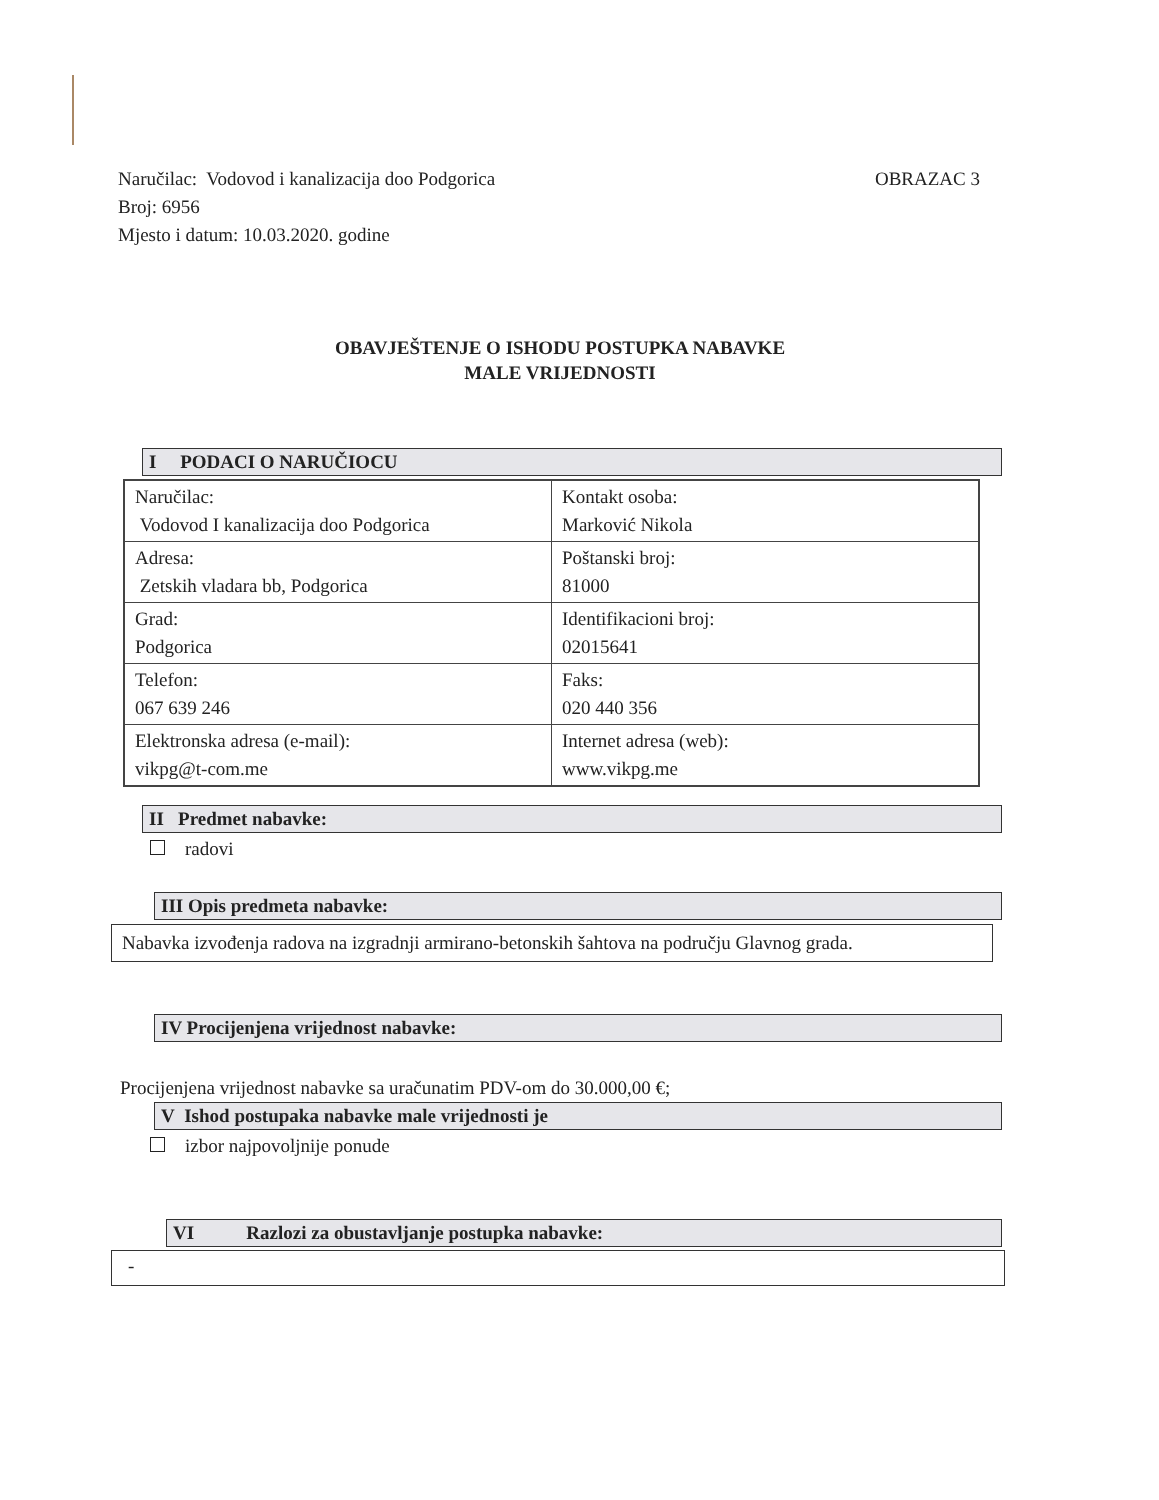OBRAZAC 3 Naručilac: Vodovod i kanalizacija doo Podgorica
Broj: 6956
Mjesto i datum: 10.03.2020. godine
OBAVJEŠTENJE O ISHODU POSTUPKA NABAVKE
MALE VRIJEDNOSTI
I PODACI O NARUČIOCU
| Naručilac: Vodovod I kanalizacija doo Podgorica | Kontakt osoba: Marković Nikola |
| Adresa: Zetskih vladara bb, Podgorica | Poštanski broj: 81000 |
| Grad: Podgorica | Identifikacioni broj: 02015641 |
| Telefon: 067 639 246 | Faks: 020 440 356 |
| Elektronska adresa (e-mail): vikpg@t-com.me | Internet adresa (web): www.vikpg.me |
II Predmet nabavke:
radovi
III Opis predmeta nabavke:
Nabavka izvođenja radova na izgradnji armirano-betonskih šahtova na području Glavnog grada.
IV Procijenjena vrijednost nabavke:
Procijenjena vrijednost nabavke sa uračunatim PDV-om do 30.000,00 €;
V Ishod postupaka nabavke male vrijednosti je
izbor najpovoljnije ponude
VI Razlozi za obustavljanje postupka nabavke:
-